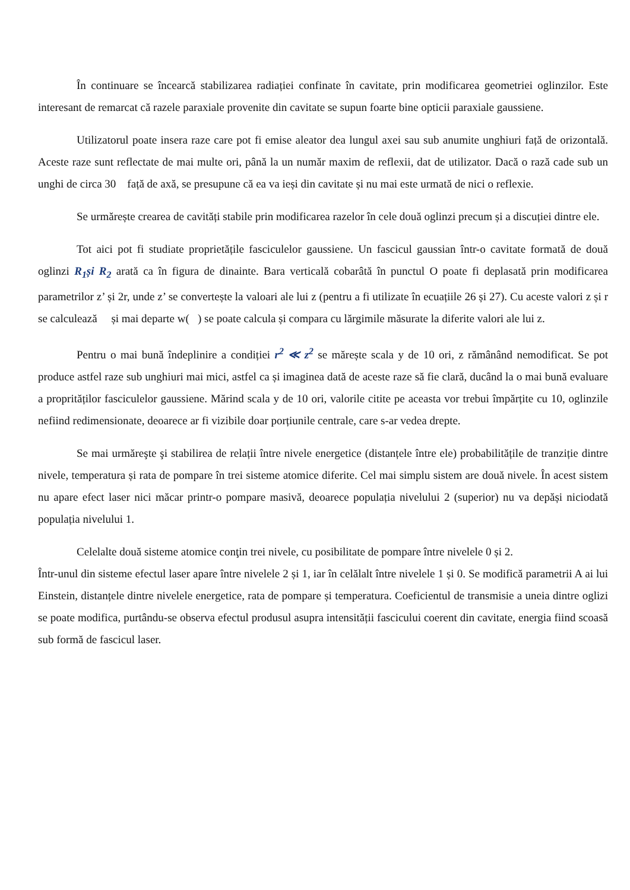În continuare se încearcă stabilizarea radiației confinate în cavitate, prin modificarea geometriei oglinzilor. Este interesant de remarcat că razele paraxiale provenite din cavitate se supun foarte bine opticii paraxiale gaussiene.
Utilizatorul poate insera raze care pot fi emise aleator dea lungul axei sau sub anumite unghiuri față de orizontală. Aceste raze sunt reflectate de mai multe ori, până la un număr maxim de reflexii, dat de utilizator. Dacă o rază cade sub un unghi de circa 30 față de axă, se presupune că ea va ieși din cavitate și nu mai este urmată de nici o reflexie.
Se urmărește crearea de cavități stabile prin modificarea razelor în cele două oglinzi precum și a discuției dintre ele.
Tot aici pot fi studiate proprietățile fasciculelor gaussiene. Un fascicul gaussian într-o cavitate formată de două oglinzi R<sub>1</sub>și R<sub>2</sub> arată ca în figura de dinainte. Bara verticală cobarâtă în punctul O poate fi deplasată prin modificarea parametrilor z’ și 2r, unde z’ se convertește la valoari ale lui z (pentru a fi utilizate în ecuațiile 26 și 27). Cu aceste valori z și r se calculează și mai departe w( ) se poate calcula și compara cu lărgimile măsurate la diferite valori ale lui z.
Pentru o mai bună îndeplinire a condiției r<sup>2</sup> ≪ z<sup>2</sup> se mărește scala y de 10 ori, z rămânând nemodificat. Se pot produce astfel raze sub unghiuri mai mici, astfel ca și imaginea dată de aceste raze să fie clară, ducând la o mai bună evaluare a proprităților fasciculelor gaussiene. Mărind scala y de 10 ori, valorile citite pe aceasta vor trebui împărțite cu 10, oglinzile nefiind redimensionate, deoarece ar fi vizibile doar porțiunile centrale, care s-ar vedea drepte.
Se mai urmăreşte şi stabilirea de relații între nivele energetice (distanțele între ele) probabilitățile de tranziție dintre nivele, temperatura și rata de pompare în trei sisteme atomice diferite. Cel mai simplu sistem are două nivele. În acest sistem nu apare efect laser nici măcar printr-o pompare masivă, deoarece populația nivelului 2 (superior) nu va depăși niciodată populația nivelului 1.
Celelalte două sisteme atomice conţin trei nivele, cu posibilitate de pompare între nivelele 0 și 2.
Într-unul din sisteme efectul laser apare între nivelele 2 și 1, iar în celălalt între nivelele 1 și 0. Se modifică parametrii A ai lui Einstein, distanțele dintre nivelele energetice, rata de pompare și temperatura. Coeficientul de transmisie a uneia dintre oglizi se poate modifica, purtându-se observa efectul produsul asupra intensității fascicului coerent din cavitate, energia fiind scoasă sub formă de fascicul laser.